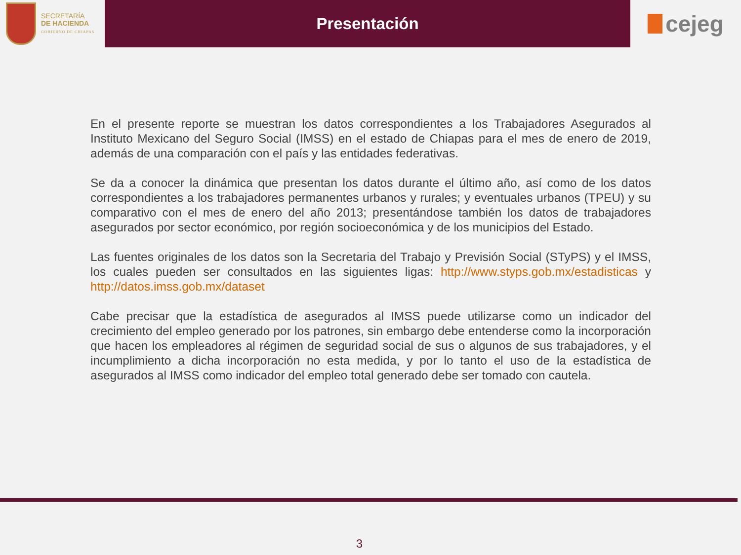SECRETARÍA
DE HACIENDA
GOBIERNO DE CHIAPAS
Presentación
cejeg
En el presente reporte se muestran los datos correspondientes a los Trabajadores Asegurados al Instituto Mexicano del Seguro Social (IMSS) en el estado de Chiapas para el mes de enero de 2019, además de una comparación con el país y las entidades federativas.
Se da a conocer la dinámica que presentan los datos durante el último año, así como de los datos correspondientes a los trabajadores permanentes urbanos y rurales; y eventuales urbanos (TPEU) y su comparativo con el mes de enero del año 2013; presentándose también los datos de trabajadores asegurados por sector económico, por región socioeconómica y de los municipios del Estado.
Las fuentes originales de los datos son la Secretaria del Trabajo y Previsión Social (STyPS) y el IMSS, los cuales pueden ser consultados en las siguientes ligas: http://www.styps.gob.mx/estadisticas y http://datos.imss.gob.mx/dataset
Cabe precisar que la estadística de asegurados al IMSS puede utilizarse como un indicador del crecimiento del empleo generado por los patrones, sin embargo debe entenderse como la incorporación que hacen los empleadores al régimen de seguridad social de sus o algunos de sus trabajadores, y el incumplimiento a dicha incorporación no esta medida, y por lo tanto el uso de la estadística de asegurados al IMSS como indicador del empleo total generado debe ser tomado con cautela.
3